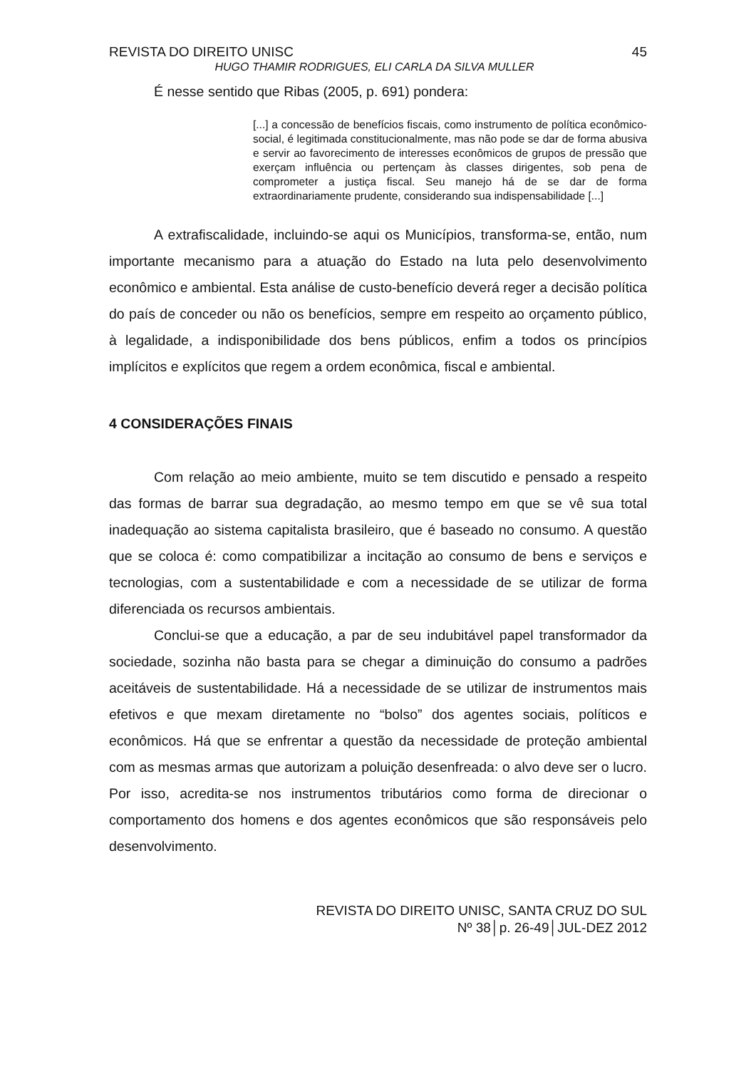REVISTA DO DIREITO UNISC 45
HUGO THAMIR RODRIGUES, ELI CARLA DA SILVA MULLER
É nesse sentido que Ribas (2005, p. 691) pondera:
[...] a concessão de benefícios fiscais, como instrumento de política econômico-social, é legitimada constitucionalmente, mas não pode se dar de forma abusiva e servir ao favorecimento de interesses econômicos de grupos de pressão que exerçam influência ou pertençam às classes dirigentes, sob pena de comprometer a justiça fiscal. Seu manejo há de se dar de forma extraordinariamente prudente, considerando sua indispensabilidade [...]
A extrafiscalidade, incluindo-se aqui os Municípios, transforma-se, então, num importante mecanismo para a atuação do Estado na luta pelo desenvolvimento econômico e ambiental. Esta análise de custo-benefício deverá reger a decisão política do país de conceder ou não os benefícios, sempre em respeito ao orçamento público, à legalidade, a indisponibilidade dos bens públicos, enfim a todos os princípios implícitos e explícitos que regem a ordem econômica, fiscal e ambiental.
4 CONSIDERAÇÕES FINAIS
Com relação ao meio ambiente, muito se tem discutido e pensado a respeito das formas de barrar sua degradação, ao mesmo tempo em que se vê sua total inadequação ao sistema capitalista brasileiro, que é baseado no consumo. A questão que se coloca é: como compatibilizar a incitação ao consumo de bens e serviços e tecnologias, com a sustentabilidade e com a necessidade de se utilizar de forma diferenciada os recursos ambientais.
Conclui-se que a educação, a par de seu indubitável papel transformador da sociedade, sozinha não basta para se chegar a diminuição do consumo a padrões aceitáveis de sustentabilidade. Há a necessidade de se utilizar de instrumentos mais efetivos e que mexam diretamente no “bolso” dos agentes sociais, políticos e econômicos. Há que se enfrentar a questão da necessidade de proteção ambiental com as mesmas armas que autorizam a poluição desenfreada: o alvo deve ser o lucro. Por isso, acredita-se nos instrumentos tributários como forma de direcionar o comportamento dos homens e dos agentes econômicos que são responsáveis pelo desenvolvimento.
REVISTA DO DIREITO UNISC, SANTA CRUZ DO SUL
Nº 38│p. 26-49│JUL-DEZ 2012